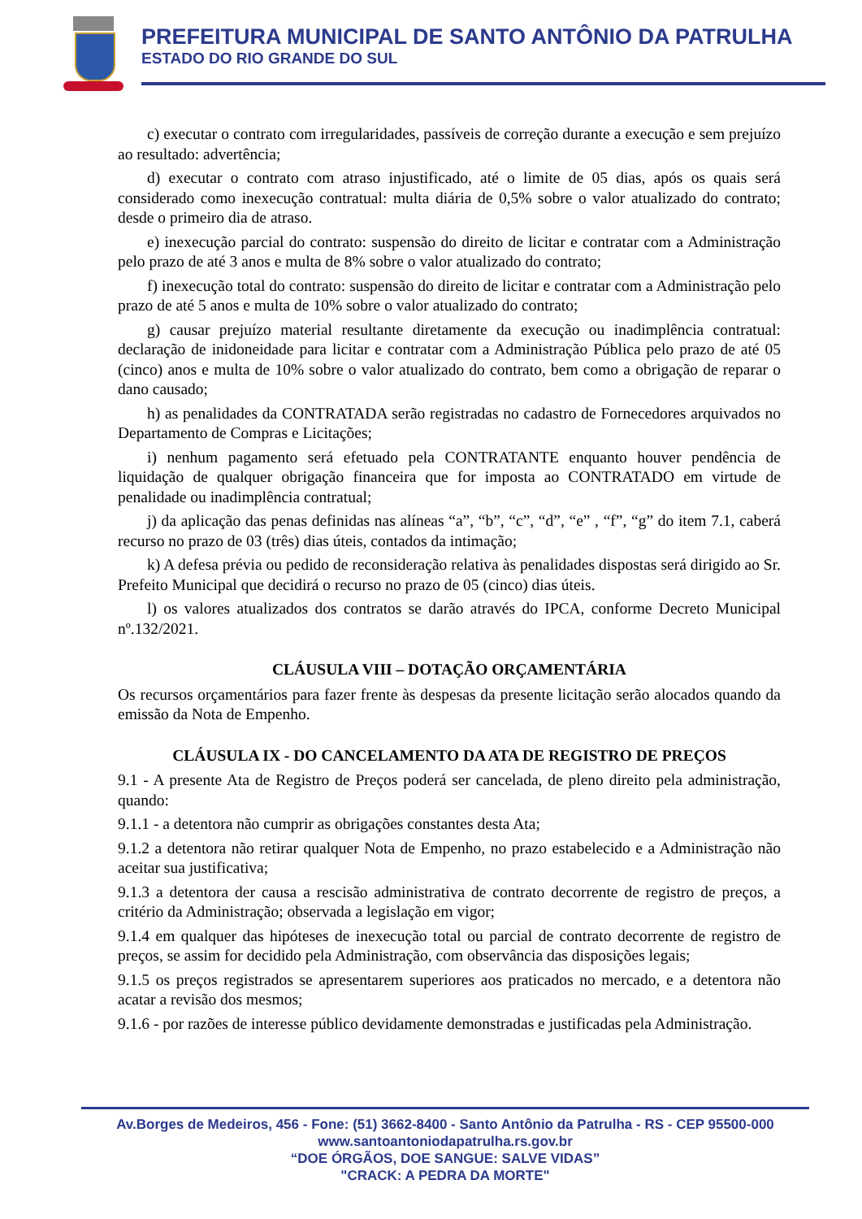PREFEITURA MUNICIPAL DE SANTO ANTÔNIO DA PATRULHA
ESTADO DO RIO GRANDE DO SUL
c) executar o contrato com irregularidades, passíveis de correção durante a execução e sem prejuízo ao resultado: advertência;
d) executar o contrato com atraso injustificado, até o limite de 05 dias, após os quais será considerado como inexecução contratual: multa diária de 0,5% sobre o valor atualizado do contrato; desde o primeiro dia de atraso.
e) inexecução parcial do contrato: suspensão do direito de licitar e contratar com a Administração pelo prazo de até 3 anos e multa de 8% sobre o valor atualizado do contrato;
f) inexecução total do contrato: suspensão do direito de licitar e contratar com a Administração pelo prazo de até 5 anos e multa de 10% sobre o valor atualizado do contrato;
g) causar prejuízo material resultante diretamente da execução ou inadimplência contratual: declaração de inidoneidade para licitar e contratar com a Administração Pública pelo prazo de até 05 (cinco) anos e multa de 10% sobre o valor atualizado do contrato, bem como a obrigação de reparar o dano causado;
h) as penalidades da CONTRATADA serão registradas no cadastro de Fornecedores arquivados no Departamento de Compras e Licitações;
i) nenhum pagamento será efetuado pela CONTRATANTE enquanto houver pendência de liquidação de qualquer obrigação financeira que for imposta ao CONTRATADO em virtude de penalidade ou inadimplência contratual;
j) da aplicação das penas definidas nas alíneas “a”, “b”, “c”, “d”, “e” , “f”, “g” do item 7.1, caberá recurso no prazo de 03 (três) dias úteis, contados da intimação;
k) A defesa prévia ou pedido de reconsideração relativa às penalidades dispostas será dirigido ao Sr. Prefeito Municipal que decidirá o recurso no prazo de 05 (cinco) dias úteis.
l) os valores atualizados dos contratos se darão através do IPCA, conforme Decreto Municipal nº.132/2021.
CLÁUSULA VIII – DOTAÇÃO ORÇAMENTÁRIA
Os recursos orçamentários para fazer frente às despesas da presente licitação serão alocados quando da emissão da Nota de Empenho.
CLÁUSULA IX - DO CANCELAMENTO DA ATA DE REGISTRO DE PREÇOS
9.1 - A presente Ata de Registro de Preços poderá ser cancelada, de pleno direito pela administração, quando:
9.1.1 - a detentora não cumprir as obrigações constantes desta Ata;
9.1.2 a detentora não retirar qualquer Nota de Empenho, no prazo estabelecido e a Administração não aceitar sua justificativa;
9.1.3 a detentora der causa a rescisão administrativa de contrato decorrente de registro de preços, a critério da Administração; observada a legislação em vigor;
9.1.4 em qualquer das hipóteses de inexecução total ou parcial de contrato decorrente de registro de preços, se assim for decidido pela Administração, com observância das disposições legais;
9.1.5 os preços registrados se apresentarem superiores aos praticados no mercado, e a detentora não acatar a revisão dos mesmos;
9.1.6 - por razões de interesse público devidamente demonstradas e justificadas pela Administração.
Av.Borges de Medeiros, 456 - Fone: (51) 3662-8400 - Santo Antônio da Patrulha - RS - CEP 95500-000
www.santoantoniodapatrulha.rs.gov.br
“DOE ÓRGÃOS, DOE SANGUE: SALVE VIDAS”
"CRACK: A PEDRA DA MORTE"